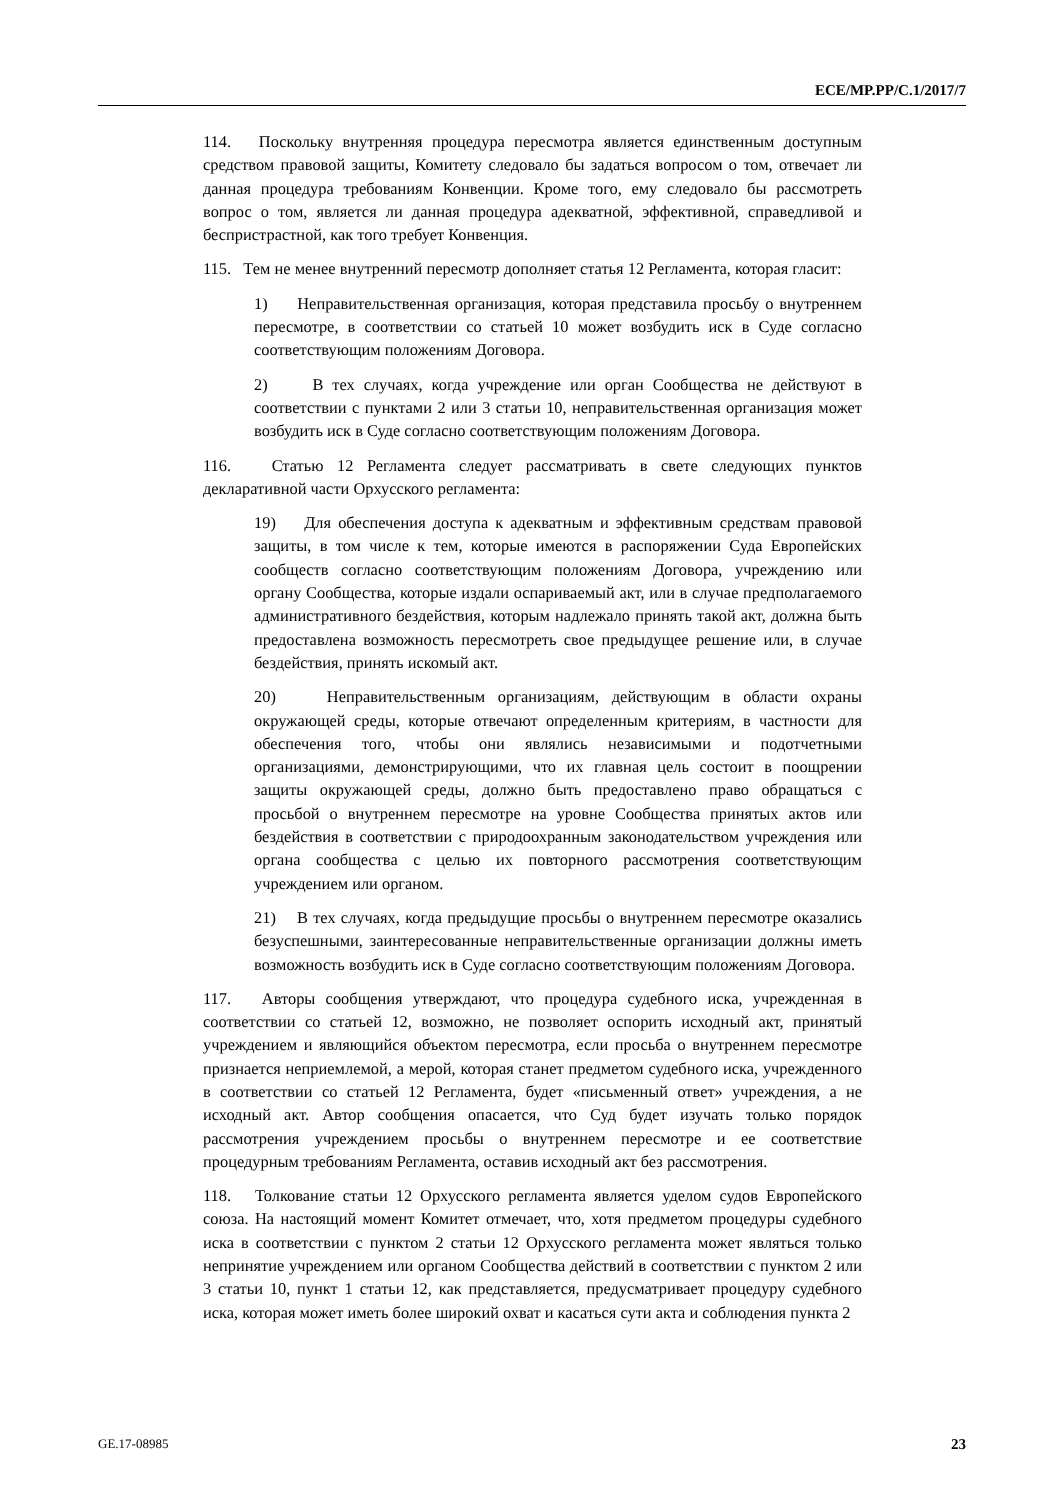ECE/MP.PP/C.1/2017/7
114. Поскольку внутренняя процедура пересмотра является единственным доступным средством правовой защиты, Комитету следовало бы задаться вопросом о том, отвечает ли данная процедура требованиям Конвенции. Кроме того, ему следовало бы рассмотреть вопрос о том, является ли данная процедура адекватной, эффективной, справедливой и беспристрастной, как того требует Конвенция.
115. Тем не менее внутренний пересмотр дополняет статья 12 Регламента, которая гласит:
1) Неправительственная организация, которая представила просьбу о внутреннем пересмотре, в соответствии со статьей 10 может возбудить иск в Суде согласно соответствующим положениям Договора.
2) В тех случаях, когда учреждение или орган Сообщества не действуют в соответствии с пунктами 2 или 3 статьи 10, неправительственная организация может возбудить иск в Суде согласно соответствующим положениям Договора.
116. Статью 12 Регламента следует рассматривать в свете следующих пунктов декларативной части Орхусского регламента:
19) Для обеспечения доступа к адекватным и эффективным средствам правовой защиты, в том числе к тем, которые имеются в распоряжении Суда Европейских сообществ согласно соответствующим положениям Договора, учреждению или органу Сообщества, которые издали оспариваемый акт, или в случае предполагаемого административного бездействия, которым надлежало принять такой акт, должна быть предоставлена возможность пересмотреть свое предыдущее решение или, в случае бездействия, принять искомый акт.
20) Неправительственным организациям, действующим в области охраны окружающей среды, которые отвечают определенным критериям, в частности для обеспечения того, чтобы они являлись независимыми и подотчетными организациями, демонстрирующими, что их главная цель состоит в поощрении защиты окружающей среды, должно быть предоставлено право обращаться с просьбой о внутреннем пересмотре на уровне Сообщества принятых актов или бездействия в соответствии с природоохранным законодательством учреждения или органа сообщества с целью их повторного рассмотрения соответствующим учреждением или органом.
21) В тех случаях, когда предыдущие просьбы о внутреннем пересмотре оказались безуспешными, заинтересованные неправительственные организации должны иметь возможность возбудить иск в Суде согласно соответствующим положениям Договора.
117. Авторы сообщения утверждают, что процедура судебного иска, учрежденная в соответствии со статьей 12, возможно, не позволяет оспорить исходный акт, принятый учреждением и являющийся объектом пересмотра, если просьба о внутреннем пересмотре признается неприемлемой, а мерой, которая станет предметом судебного иска, учрежденного в соответствии со статьей 12 Регламента, будет «письменный ответ» учреждения, а не исходный акт. Автор сообщения опасается, что Суд будет изучать только порядок рассмотрения учреждением просьбы о внутреннем пересмотре и ее соответствие процедурным требованиям Регламента, оставив исходный акт без рассмотрения.
118. Толкование статьи 12 Орхусского регламента является уделом судов Европейского союза. На настоящий момент Комитет отмечает, что, хотя предметом процедуры судебного иска в соответствии с пунктом 2 статьи 12 Орхусского регламента может являться только непринятие учреждением или органом Сообщества действий в соответствии с пунктом 2 или 3 статьи 10, пункт 1 статьи 12, как представляется, предусматривает процедуру судебного иска, которая может иметь более широкий охват и касаться сути акта и соблюдения пункта 2
GE.17-08985 23